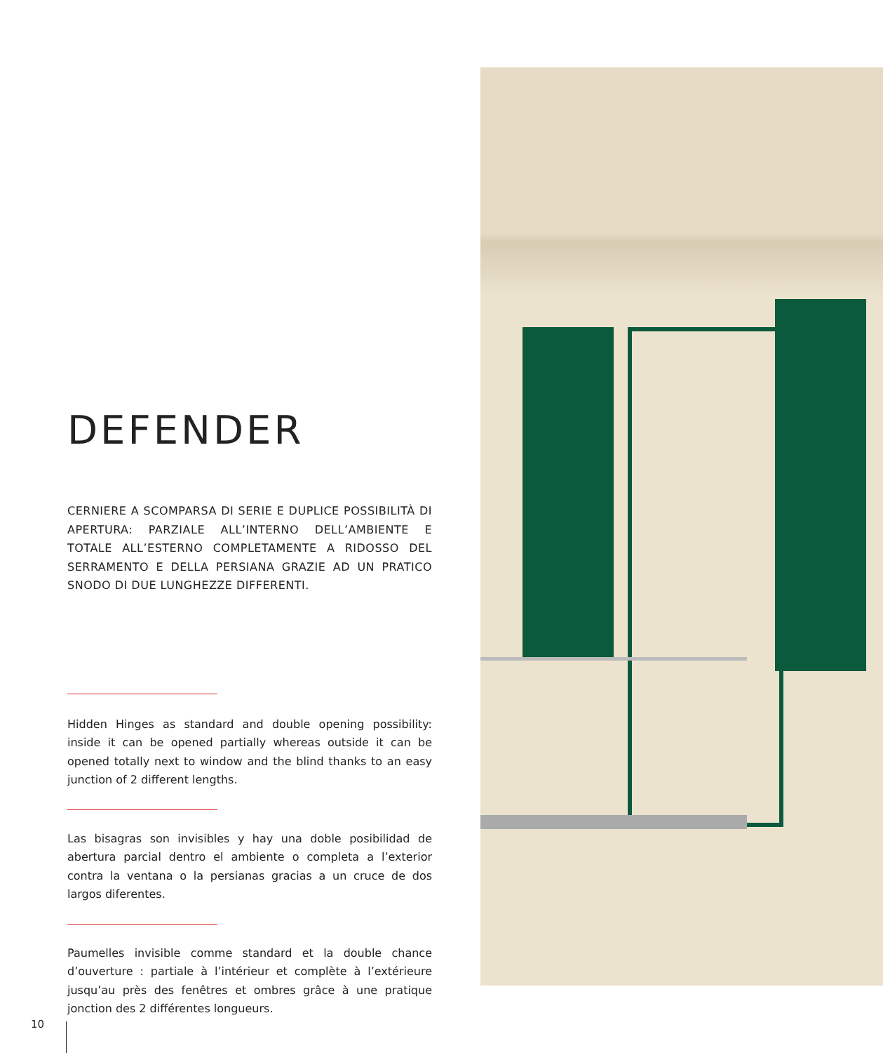DEFENDER
CERNIERE A SCOMPARSA DI SERIE E DUPLICE POSSIBILITÀ DI APERTURA: PARZIALE ALL’INTERNO DELL’AMBIENTE E TOTALE ALL’ESTERNO COMPLETAMENTE A RIDOSSO DEL SERRAMENTO E DELLA PERSIANA GRAZIE AD UN PRATICO SNODO DI DUE LUNGHEZZE DIFFERENTI.
Hidden Hinges as standard and double opening possibility: inside it can be opened partially whereas outside it can be opened totally next to window and the blind thanks to an easy junction of 2 different lengths.
Las bisagras son invisibles y hay una doble posibilidad de abertura parcial dentro el ambiente o completa a l’exterior contra la ventana o la persianas gracias a un cruce de dos largos diferentes.
Paumelles invisible comme standard et la double chance d’ouverture : partiale à l’intérieur et complète à l’extérieure jusqu’au près des fenêtres et ombres grâce à une pratique jonction des 2 différentes longueurs.
10